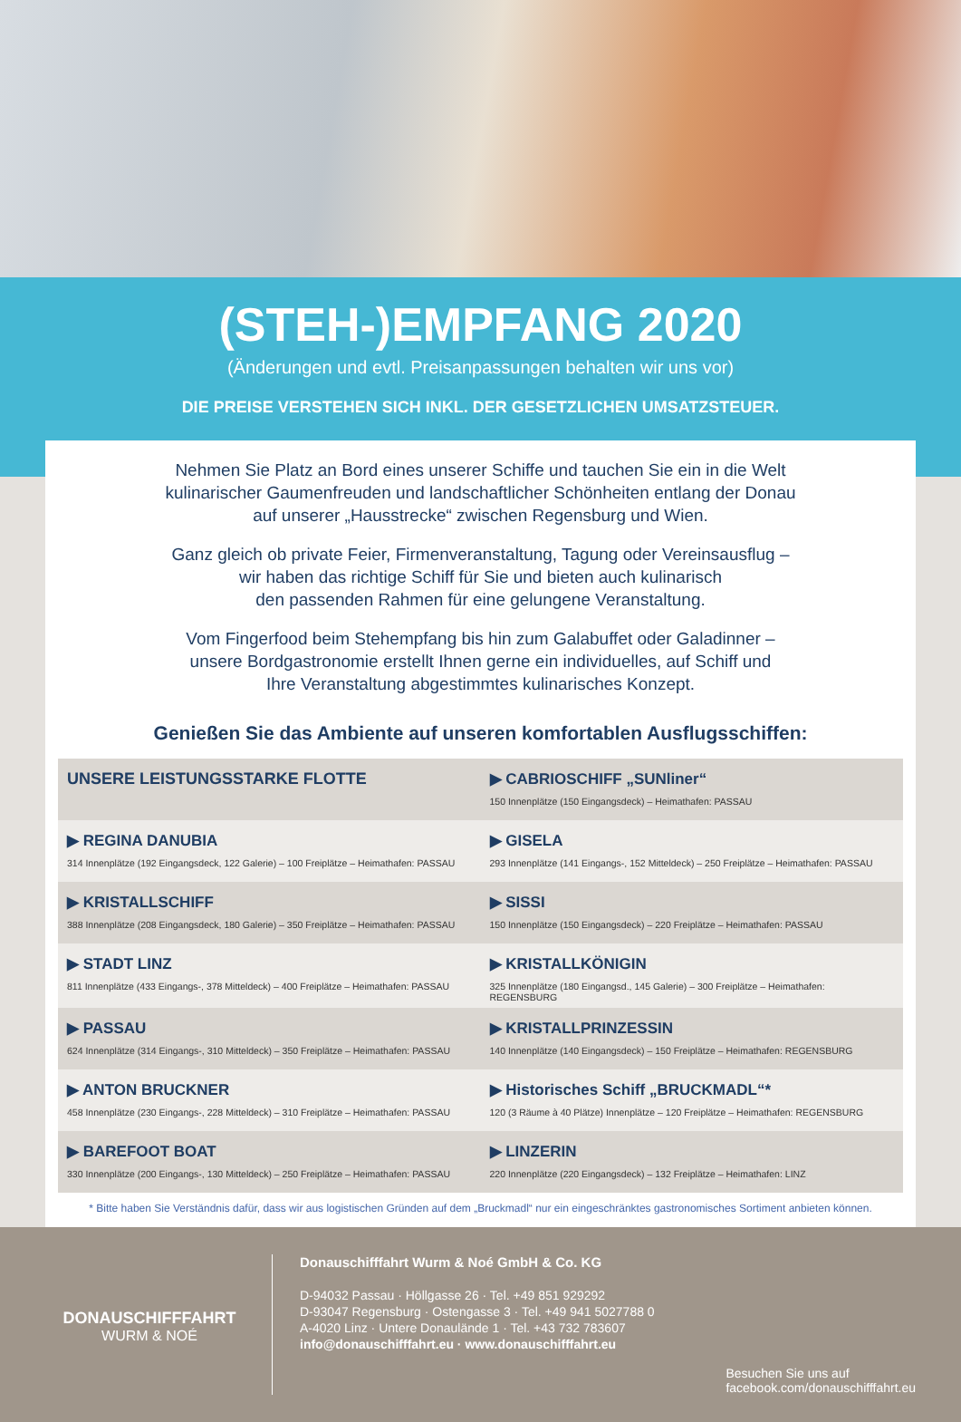(STEH-)EMPFANG 2020
(Änderungen und evtl. Preisanpassungen behalten wir uns vor)
DIE PREISE VERSTEHEN SICH INKL. DER GESETZLICHEN UMSATZSTEUER.
Nehmen Sie Platz an Bord eines unserer Schiffe und tauchen Sie ein in die Welt
kulinarischer Gaumenfreuden und landschaftlicher Schönheiten entlang der Donau
auf unserer „Hausstrecke“ zwischen Regensburg und Wien.
Ganz gleich ob private Feier, Firmenveranstaltung, Tagung oder Vereinsausflug –
wir haben das richtige Schiff für Sie und bieten auch kulinarisch
den passenden Rahmen für eine gelungene Veranstaltung.
Vom Fingerfood beim Stehempfang bis hin zum Galabuffet oder Galadinner –
unsere Bordgastronomie erstellt Ihnen gerne ein individuelles, auf Schiff und
Ihre Veranstaltung abgestimmtes kulinarisches Konzept.
Genießen Sie das Ambiente auf unseren komfortablen Ausflugsschiffen:
| UNSERE LEISTUNGSSTARKE FLOTTE | ▶ CABRIOSCHIFF „SUNliner“ 150 Innenplätze (150 Eingangsdeck) – Heimathafen: PASSAU |
| ▶ REGINA DANUBIA 314 Innenplätze (192 Eingangsdeck, 122 Galerie) – 100 Freiplätze – Heimathafen: PASSAU | ▶ GISELA 293 Innenplätze (141 Eingangs-, 152 Mitteldeck) – 250 Freiplätze – Heimathafen: PASSAU |
| ▶ KRISTALLSCHIFF 388 Innenplätze (208 Eingangsdeck, 180 Galerie) – 350 Freiplätze – Heimathafen: PASSAU | ▶ SISSI 150 Innenplätze (150 Eingangsdeck) – 220 Freiplätze – Heimathafen: PASSAU |
| ▶ STADT LINZ 811 Innenplätze (433 Eingangs-, 378 Mitteldeck) – 400 Freiplätze – Heimathafen: PASSAU | ▶ KRISTALLKÖNIGIN 325 Innenplätze (180 Eingangsd., 145 Galerie) – 300 Freiplätze – Heimathafen: REGENSBURG |
| ▶ PASSAU 624 Innenplätze (314 Eingangs-, 310 Mitteldeck) – 350 Freiplätze – Heimathafen: PASSAU | ▶ KRISTALLPRINZESSIN 140 Innenplätze (140 Eingangsdeck) – 150 Freiplätze – Heimathafen: REGENSBURG |
| ▶ ANTON BRUCKNER 458 Innenplätze (230 Eingangs-, 228 Mitteldeck) – 310 Freiplätze – Heimathafen: PASSAU | ▶ Historisches Schiff „BRUCKMADL“* 120 (3 Räume à 40 Plätze) Innenplätze – 120 Freiplätze – Heimathafen: REGENSBURG |
| ▶ BAREFOOT BOAT 330 Innenplätze (200 Eingangs-, 130 Mitteldeck) – 250 Freiplätze – Heimathafen: PASSAU | ▶ LINZERIN 220 Innenplätze (220 Eingangsdeck) – 132 Freiplätze – Heimathafen: LINZ |
* Bitte haben Sie Verständnis dafür, dass wir aus logistischen Gründen auf dem „Bruckmadl“ nur ein eingeschränktes gastronomisches Sortiment anbieten können.
DONAUSCHIFFFAHRT
WURM & NOÉ
Donauschifffahrt Wurm & Noé GmbH & Co. KG
D-94032 Passau · Höllgasse 26 · Tel. +49 851 929292
D-93047 Regensburg · Ostengasse 3 · Tel. +49 941 5027788 0
A-4020 Linz · Untere Donaulände 1 · Tel. +43 732 783607
info@donauschifffahrt.eu · www.donauschifffahrt.eu
Besuchen Sie uns auf
facebook.com/donauschifffahrt.eu